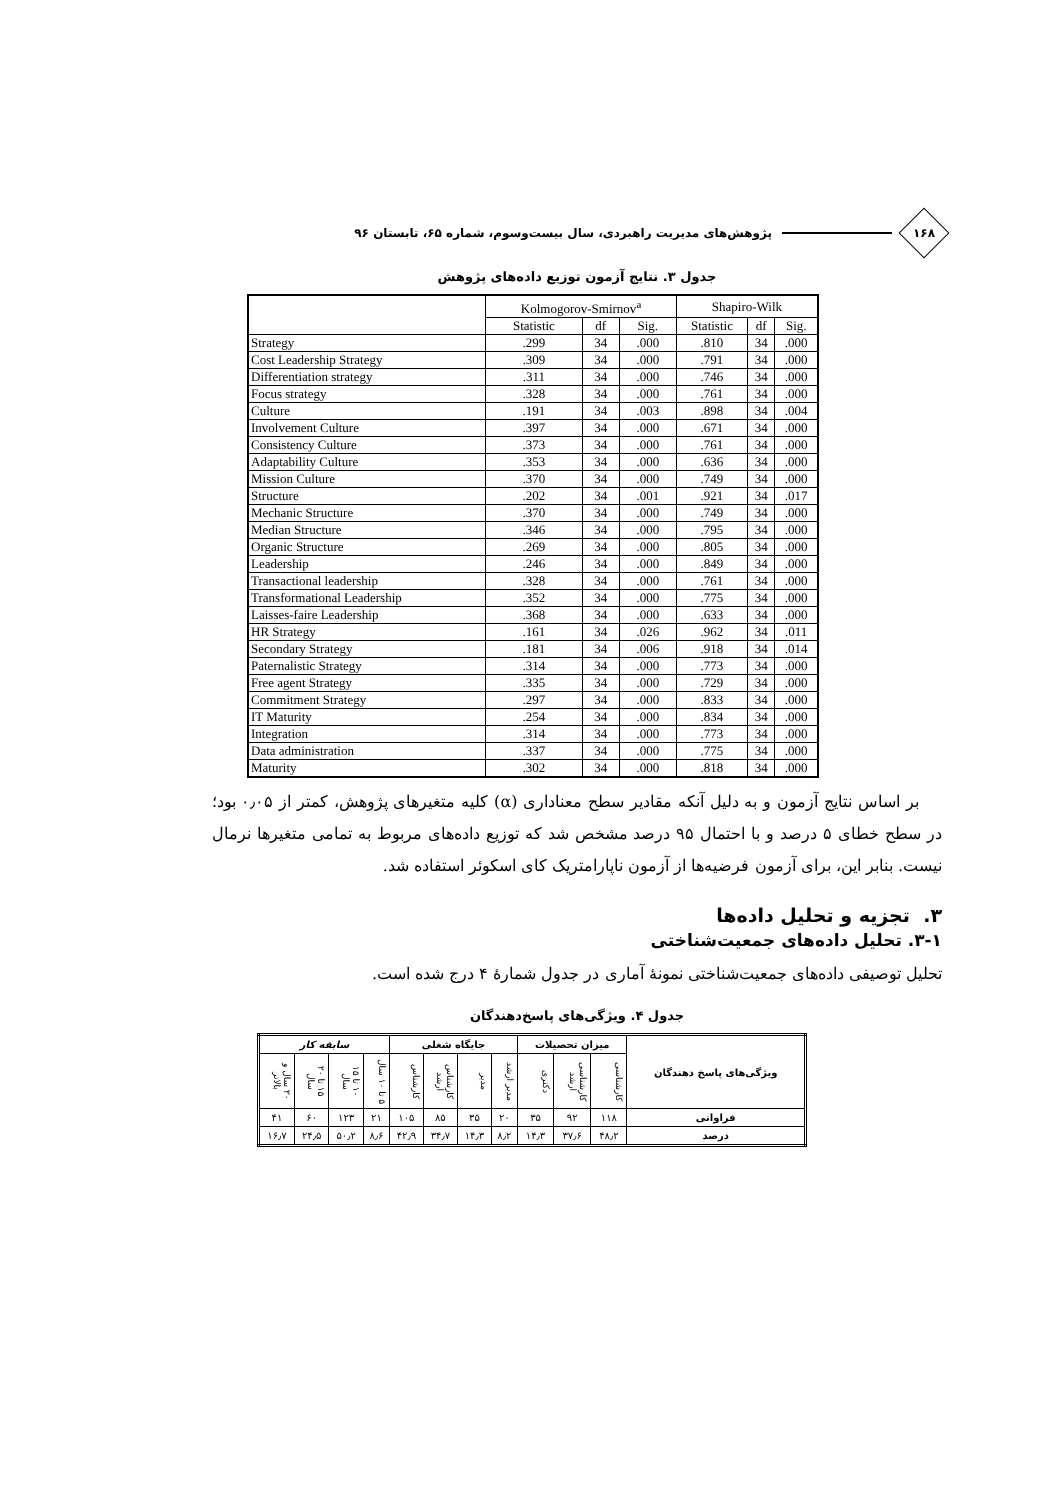۱۶۸
پژوهش‌های مدیریت راهبردی، سال بیست‌وسوم، شماره ۶۵، تابستان ۹۶
جدول ۳. نتایج آزمون توزیع داده‌های پژوهش
| | Kolmogorov-Smirnov<sup>a</sup> | | | Shapiro-Wilk | | |
| --- | --- | --- | --- | --- | --- | --- |
| | Statistic | df | Sig. | Statistic | df | Sig. |
| Strategy | .299 | 34 | .000 | .810 | 34 | .000 |
| Cost Leadership Strategy | .309 | 34 | .000 | .791 | 34 | .000 |
| Differentiation strategy | .311 | 34 | .000 | .746 | 34 | .000 |
| Focus strategy | .328 | 34 | .000 | .761 | 34 | .000 |
| Culture | .191 | 34 | .003 | .898 | 34 | .004 |
| Involvement Culture | .397 | 34 | .000 | .671 | 34 | .000 |
| Consistency Culture | .373 | 34 | .000 | .761 | 34 | .000 |
| Adaptability Culture | .353 | 34 | .000 | .636 | 34 | .000 |
| Mission Culture | .370 | 34 | .000 | .749 | 34 | .000 |
| Structure | .202 | 34 | .001 | .921 | 34 | .017 |
| Mechanic Structure | .370 | 34 | .000 | .749 | 34 | .000 |
| Median Structure | .346 | 34 | .000 | .795 | 34 | .000 |
| Organic Structure | .269 | 34 | .000 | .805 | 34 | .000 |
| Leadership | .246 | 34 | .000 | .849 | 34 | .000 |
| Transactional leadership | .328 | 34 | .000 | .761 | 34 | .000 |
| Transformational Leadership | .352 | 34 | .000 | .775 | 34 | .000 |
| Laisses-faire Leadership | .368 | 34 | .000 | .633 | 34 | .000 |
| HR Strategy | .161 | 34 | .026 | .962 | 34 | .011 |
| Secondary Strategy | .181 | 34 | .006 | .918 | 34 | .014 |
| Paternalistic Strategy | .314 | 34 | .000 | .773 | 34 | .000 |
| Free agent Strategy | .335 | 34 | .000 | .729 | 34 | .000 |
| Commitment Strategy | .297 | 34 | .000 | .833 | 34 | .000 |
| IT Maturity | .254 | 34 | .000 | .834 | 34 | .000 |
| Integration | .314 | 34 | .000 | .773 | 34 | .000 |
| Data administration | .337 | 34 | .000 | .775 | 34 | .000 |
| Maturity | .302 | 34 | .000 | .818 | 34 | .000 |
بر اساس نتایج آزمون و به دلیل آنکه مقادیر سطح معناداری (α) کلیه متغیرهای پژوهش، کمتر از ۰٫۰۵ بود؛ در سطح خطای ۵ درصد و با احتمال ۹۵ درصد مشخص شد که توزیع داده‌های مربوط به تمامی متغیرها نرمال نیست. بنابر این، برای آزمون فرضیه‌ها از آزمون ناپارامتریک کای اسکوئر استفاده شد.
۳. تجزیه و تحلیل داده‌ها
۳-۱. تحلیل داده‌های جمعیت‌شناختی
تحلیل توصیفی داده‌های جمعیت‌شناختی نمونهٔ آماری در جدول شمارهٔ ۴ درج شده است.
جدول ۴. ویژگی‌های پاسخ‌دهندگان
| ویژگی‌های پاسخ دهندگان | میزان تحصیلات | | | جایگاه شغلی | | | | سابقه کار | | | |
| --- | --- | --- | --- | --- | --- | --- | --- | --- | --- | --- | --- |
| | کارشناسی | کارشناسی ارشد | دکتری | مدیر ارشد | مدیر | کارشناس ارشد | کارشناس | ۵ تا ۱۰ سال | ۱۰ تا ۱۵ سال | ۱۵ تا ۲۰ سال | ۲۰ سال و بالاتر |
| فراوانی | ۱۱۸ | ۹۲ | ۳۵ | ۲۰ | ۳۵ | ۸۵ | ۱۰۵ | ۲۱ | ۱۲۳ | ۶۰ | ۴۱ |
| درصد | ۴۸٫۲ | ۳۷٫۶ | ۱۴٫۳ | ۸٫۲ | ۱۴٫۳ | ۳۴٫۷ | ۴۲٫۹ | ۸٫۶ | ۵۰٫۲ | ۲۴٫۵ | ۱۶٫۷ |